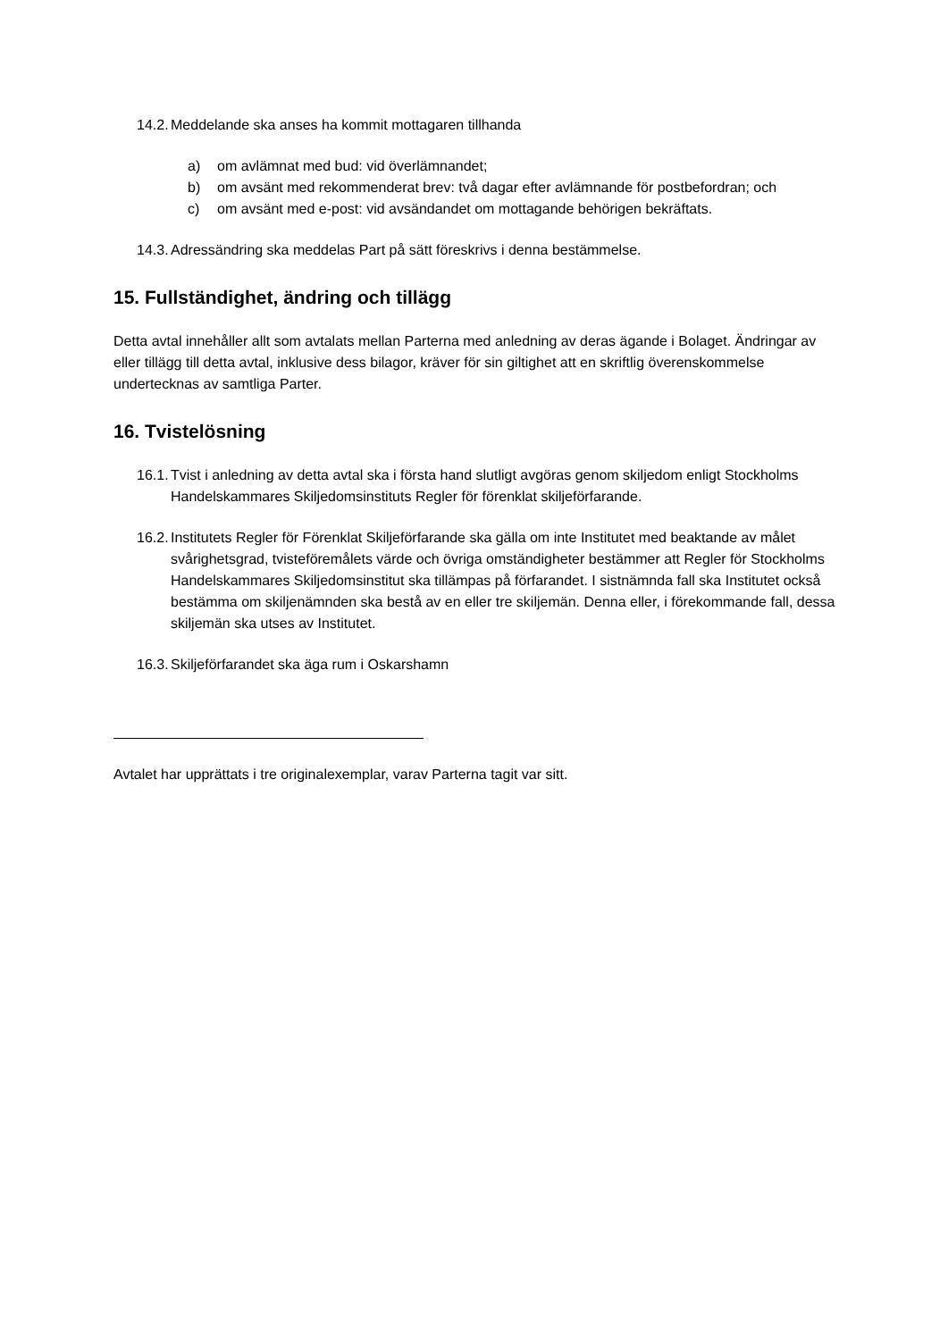14.2. Meddelande ska anses ha kommit mottagaren tillhanda
a) om avlämnat med bud: vid överlämnandet;
b) om avsänt med rekommenderat brev: två dagar efter avlämnande för postbefordran; och
c) om avsänt med e-post: vid avsändandet om mottagande behörigen bekräftats.
14.3. Adressändring ska meddelas Part på sätt föreskrivs i denna bestämmelse.
15. Fullständighet, ändring och tillägg
Detta avtal innehåller allt som avtalats mellan Parterna med anledning av deras ägande i Bolaget. Ändringar av eller tillägg till detta avtal, inklusive dess bilagor, kräver för sin giltighet att en skriftlig överenskommelse undertecknas av samtliga Parter.
16. Tvistelösning
16.1. Tvist i anledning av detta avtal ska i första hand slutligt avgöras genom skiljedom enligt Stockholms Handelskammares Skiljedomsinstituts Regler för förenklat skiljeförfarande.
16.2. Institutets Regler för Förenklat Skiljeförfarande ska gälla om inte Institutet med beaktande av målet svårighetsgrad, tvisteföremålets värde och övriga omständigheter bestämmer att Regler för Stockholms Handelskammares Skiljedomsinstitut ska tillämpas på förfarandet. I sistnämnda fall ska Institutet också bestämma om skiljenämnden ska bestå av en eller tre skiljemän. Denna eller, i förekommande fall, dessa skiljemän ska utses av Institutet.
16.3. Skiljeförfarandet ska äga rum i Oskarshamn
Avtalet har upprättats i tre originalexemplar, varav Parterna tagit var sitt.